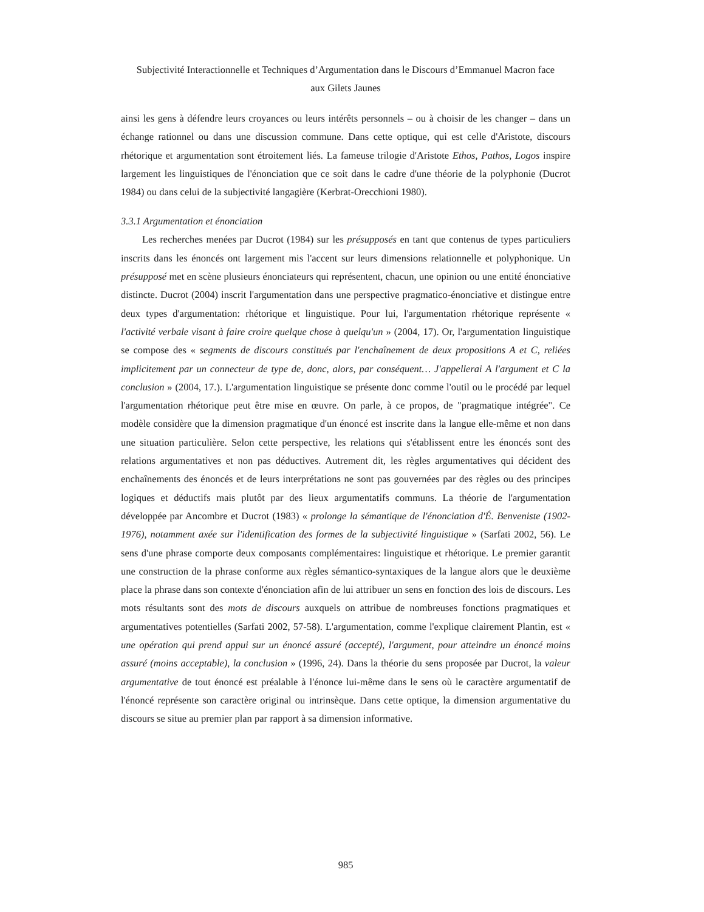Subjectivité Interactionnelle et Techniques d’Argumentation dans le Discours d’Emmanuel Macron face
aux Gilets Jaunes
ainsi les gens à défendre leurs croyances ou leurs intérêts personnels – ou à choisir de les changer – dans un échange rationnel ou dans une discussion commune. Dans cette optique, qui est celle d'Aristote, discours rhétorique et argumentation sont étroitement liés. La fameuse trilogie d'Aristote Ethos, Pathos, Logos inspire largement les linguistiques de l'énonciation que ce soit dans le cadre d'une théorie de la polyphonie (Ducrot 1984) ou dans celui de la subjectivité langagière (Kerbrat-Orecchioni 1980).
3.3.1 Argumentation et énonciation
Les recherches menées par Ducrot (1984) sur les présupposés en tant que contenus de types particuliers inscrits dans les énoncés ont largement mis l'accent sur leurs dimensions relationnelle et polyphonique. Un présupposé met en scène plusieurs énonciateurs qui représentent, chacun, une opinion ou une entité énonciative distincte. Ducrot (2004) inscrit l'argumentation dans une perspective pragmatico-énonciative et distingue entre deux types d'argumentation: rhétorique et linguistique. Pour lui, l'argumentation rhétorique représente « l'activité verbale visant à faire croire quelque chose à quelqu'un » (2004, 17). Or, l'argumentation linguistique se compose des « segments de discours constitués par l'enchaînement de deux propositions A et C, reliées implicitement par un connecteur de type de, donc, alors, par conséquent… J'appellerai A l'argument et C la conclusion » (2004, 17.). L'argumentation linguistique se présente donc comme l'outil ou le procédé par lequel l'argumentation rhétorique peut être mise en œuvre. On parle, à ce propos, de "pragmatique intégrée". Ce modèle considère que la dimension pragmatique d'un énoncé est inscrite dans la langue elle-même et non dans une situation particulière. Selon cette perspective, les relations qui s'établissent entre les énoncés sont des relations argumentatives et non pas déductives. Autrement dit, les règles argumentatives qui décident des enchaînements des énoncés et de leurs interprétations ne sont pas gouvernées par des règles ou des principes logiques et déductifs mais plutôt par des lieux argumentatifs communs. La théorie de l'argumentation développée par Ancombre et Ducrot (1983) « prolonge la sémantique de l'énonciation d'É. Benveniste (1902-1976), notamment axée sur l'identification des formes de la subjectivité linguistique » (Sarfati 2002, 56). Le sens d'une phrase comporte deux composants complémentaires: linguistique et rhétorique. Le premier garantit une construction de la phrase conforme aux règles sémantico-syntaxiques de la langue alors que le deuxième place la phrase dans son contexte d'énonciation afin de lui attribuer un sens en fonction des lois de discours. Les mots résultants sont des mots de discours auxquels on attribue de nombreuses fonctions pragmatiques et argumentatives potentielles (Sarfati 2002, 57-58). L'argumentation, comme l'explique clairement Plantin, est « une opération qui prend appui sur un énoncé assuré (accepté), l'argument, pour atteindre un énoncé moins assuré (moins acceptable), la conclusion » (1996, 24). Dans la théorie du sens proposée par Ducrot, la valeur argumentative de tout énoncé est préalable à l'énonce lui-même dans le sens où le caractère argumentatif de l'énoncé représente son caractère original ou intrinsèque. Dans cette optique, la dimension argumentative du discours se situe au premier plan par rapport à sa dimension informative.
985